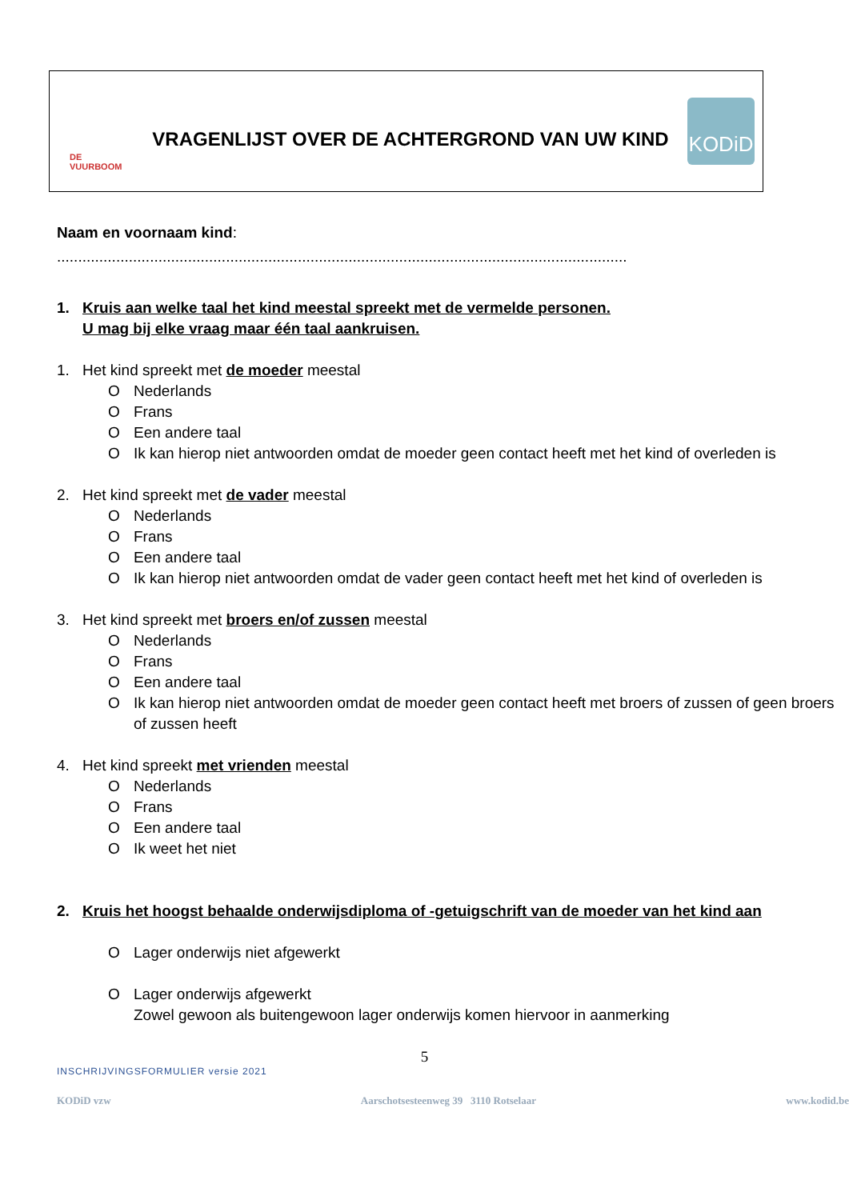DE VUURBOOM
VRAGENLIJST OVER DE ACHTERGROND VAN UW KIND
KODiD
Naam en voornaam kind:
.......................................................................................................................................
1. Kruis aan welke taal het kind meestal spreekt met de vermelde personen.
U mag bij elke vraag maar één taal aankruisen.
1. Het kind spreekt met de moeder meestal
O Nederlands
O Frans
O Een andere taal
O Ik kan hierop niet antwoorden omdat de moeder geen contact heeft met het kind of overleden is
2. Het kind spreekt met de vader meestal
O Nederlands
O Frans
O Een andere taal
O Ik kan hierop niet antwoorden omdat de vader geen contact heeft met het kind of overleden is
3. Het kind spreekt met broers en/of zussen meestal
O Nederlands
O Frans
O Een andere taal
O Ik kan hierop niet antwoorden omdat de moeder geen contact heeft met broers of zussen of geen broers of zussen heeft
4. Het kind spreekt met vrienden meestal
O Nederlands
O Frans
O Een andere taal
O Ik weet het niet
2. Kruis het hoogst behaalde onderwijsdiploma of -getuigschrift van de moeder van het kind aan
O Lager onderwijs niet afgewerkt
O Lager onderwijs afgewerkt
Zowel gewoon als buitengewoon lager onderwijs komen hiervoor in aanmerking
5
INSCHRIJVINGSFORMULIER versie 2021
KODiD vzw Aarschotsesteenweg 39 3110 Rotselaar www.kodid.be